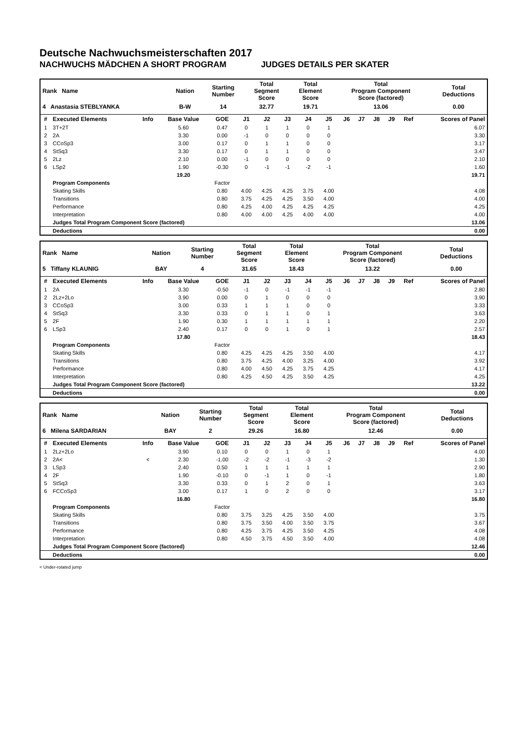Deutsche Nachwuchsmeisterschaften 2017
NACHWUCHS MÄDCHEN A SHORT PROGRAM JUDGES DETAILS PER SKATER
| Rank Name | Nation | Starting Number | Total Segment Score | Total Element Score | Total Program Component Score (factored) | Total Deductions |
| --- | --- | --- | --- | --- | --- | --- |
| 4 Anastasia STEBLYANKA | B-W | 14 | 32.77 | 19.71 | 13.06 | 0.00 |
| # | Executed Elements | Info | Base Value | GOE | J1 | J2 | J3 | J4 | J5 | J6 | J7 | J8 | J9 | Ref | Scores of Panel |
| --- | --- | --- | --- | --- | --- | --- | --- | --- | --- | --- | --- | --- | --- | --- | --- |
| 1 | 3T+2T | | 5.60 | 0.47 | 0 | 1 | 1 | 0 | 1 | | | | | | 6.07 |
| 2 | 2A | | 3.30 | 0.00 | -1 | 0 | 0 | 0 | 0 | | | | | | 3.30 |
| 3 | CCoSp3 | | 3.00 | 0.17 | 0 | 1 | 1 | 0 | 0 | | | | | | 3.17 |
| 4 | StSq3 | | 3.30 | 0.17 | 0 | 1 | 1 | 0 | 0 | | | | | | 3.47 |
| 5 | 2Lz | | 2.10 | 0.00 | -1 | 0 | 0 | 0 | 0 | | | | | | 2.10 |
| 6 | LSp2 | | 1.90 | -0.30 | 0 | -1 | -1 | -2 | -1 | | | | | | 1.60 |
| | | | 19.20 | | | | | | | | | | | | 19.71 |
| | Program Components | | | Factor | | | | | | | | | | | |
| | Skating Skills | | | 0.80 | 4.00 | 4.25 | 4.25 | 3.75 | 4.00 | | | | | | 4.08 |
| | Transitions | | | 0.80 | 3.75 | 4.25 | 4.25 | 3.50 | 4.00 | | | | | | 4.00 |
| | Performance | | | 0.80 | 4.25 | 4.00 | 4.25 | 4.25 | 4.25 | | | | | | 4.25 |
| | Interpretation | | | 0.80 | 4.00 | 4.00 | 4.25 | 4.00 | 4.00 | | | | | | 4.00 |
| | Judges Total Program Component Score (factored) | | | | | | | | | | | | | | 13.06 |
| | Deductions | | | | | | | | | | | | | | 0.00 |
| Rank Name | Nation | Starting Number | Total Segment Score | Total Element Score | Total Program Component Score (factored) | Total Deductions |
| --- | --- | --- | --- | --- | --- | --- |
| 5 Tiffany KLAUNIG | BAY | 4 | 31.65 | 18.43 | 13.22 | 0.00 |
| # | Executed Elements | Info | Base Value | GOE | J1 | J2 | J3 | J4 | J5 | J6 | J7 | J8 | J9 | Ref | Scores of Panel |
| --- | --- | --- | --- | --- | --- | --- | --- | --- | --- | --- | --- | --- | --- | --- | --- |
| 1 | 2A | | 3.30 | -0.50 | -1 | 0 | -1 | -1 | -1 | | | | | | 2.80 |
| 2 | 2Lz+2Lo | | 3.90 | 0.00 | 0 | 1 | 0 | 0 | 0 | | | | | | 3.90 |
| 3 | CCoSp3 | | 3.00 | 0.33 | 1 | 1 | 1 | 0 | 0 | | | | | | 3.33 |
| 4 | StSq3 | | 3.30 | 0.33 | 0 | 1 | 1 | 0 | 1 | | | | | | 3.63 |
| 5 | 2F | | 1.90 | 0.30 | 1 | 1 | 1 | 1 | 1 | | | | | | 2.20 |
| 6 | LSp3 | | 2.40 | 0.17 | 0 | 0 | 1 | 0 | 1 | | | | | | 2.57 |
| | | | 17.80 | | | | | | | | | | | | 18.43 |
| | Program Components | | | Factor | | | | | | | | | | | |
| | Skating Skills | | | 0.80 | 4.25 | 4.25 | 4.25 | 3.50 | 4.00 | | | | | | 4.17 |
| | Transitions | | | 0.80 | 3.75 | 4.25 | 4.00 | 3.25 | 4.00 | | | | | | 3.92 |
| | Performance | | | 0.80 | 4.00 | 4.50 | 4.25 | 3.75 | 4.25 | | | | | | 4.17 |
| | Interpretation | | | 0.80 | 4.25 | 4.50 | 4.25 | 3.50 | 4.25 | | | | | | 4.25 |
| | Judges Total Program Component Score (factored) | | | | | | | | | | | | | | 13.22 |
| | Deductions | | | | | | | | | | | | | | 0.00 |
| Rank Name | Nation | Starting Number | Total Segment Score | Total Element Score | Total Program Component Score (factored) | Total Deductions |
| --- | --- | --- | --- | --- | --- | --- |
| 6 Milena SARDARIAN | BAY | 2 | 29.26 | 16.80 | 12.46 | 0.00 |
| # | Executed Elements | Info | Base Value | GOE | J1 | J2 | J3 | J4 | J5 | J6 | J7 | J8 | J9 | Ref | Scores of Panel |
| --- | --- | --- | --- | --- | --- | --- | --- | --- | --- | --- | --- | --- | --- | --- | --- |
| 1 | 2Lz+2Lo | | 3.90 | 0.10 | 0 | 0 | 1 | 0 | 1 | | | | | | 4.00 |
| 2 | 2A< | < | 2.30 | -1.00 | -2 | -2 | -1 | -3 | -2 | | | | | | 1.30 |
| 3 | LSp3 | | 2.40 | 0.50 | 1 | 1 | 1 | 1 | 1 | | | | | | 2.90 |
| 4 | 2F | | 1.90 | -0.10 | 0 | -1 | 1 | 0 | -1 | | | | | | 1.80 |
| 5 | StSq3 | | 3.30 | 0.33 | 0 | 1 | 2 | 0 | 1 | | | | | | 3.63 |
| 6 | FCCoSp3 | | 3.00 | 0.17 | 1 | 0 | 2 | 0 | 0 | | | | | | 3.17 |
| | | | 16.80 | | | | | | | | | | | | 16.80 |
| | Program Components | | | Factor | | | | | | | | | | | |
| | Skating Skills | | | 0.80 | 3.75 | 3.25 | 4.25 | 3.50 | 4.00 | | | | | | 3.75 |
| | Transitions | | | 0.80 | 3.75 | 3.50 | 4.00 | 3.50 | 3.75 | | | | | | 3.67 |
| | Performance | | | 0.80 | 4.25 | 3.75 | 4.25 | 3.50 | 4.25 | | | | | | 4.08 |
| | Interpretation | | | 0.80 | 4.50 | 3.75 | 4.50 | 3.50 | 4.00 | | | | | | 4.08 |
| | Judges Total Program Component Score (factored) | | | | | | | | | | | | | | 12.46 |
| | Deductions | | | | | | | | | | | | | | 0.00 |
< Under-rotated jump